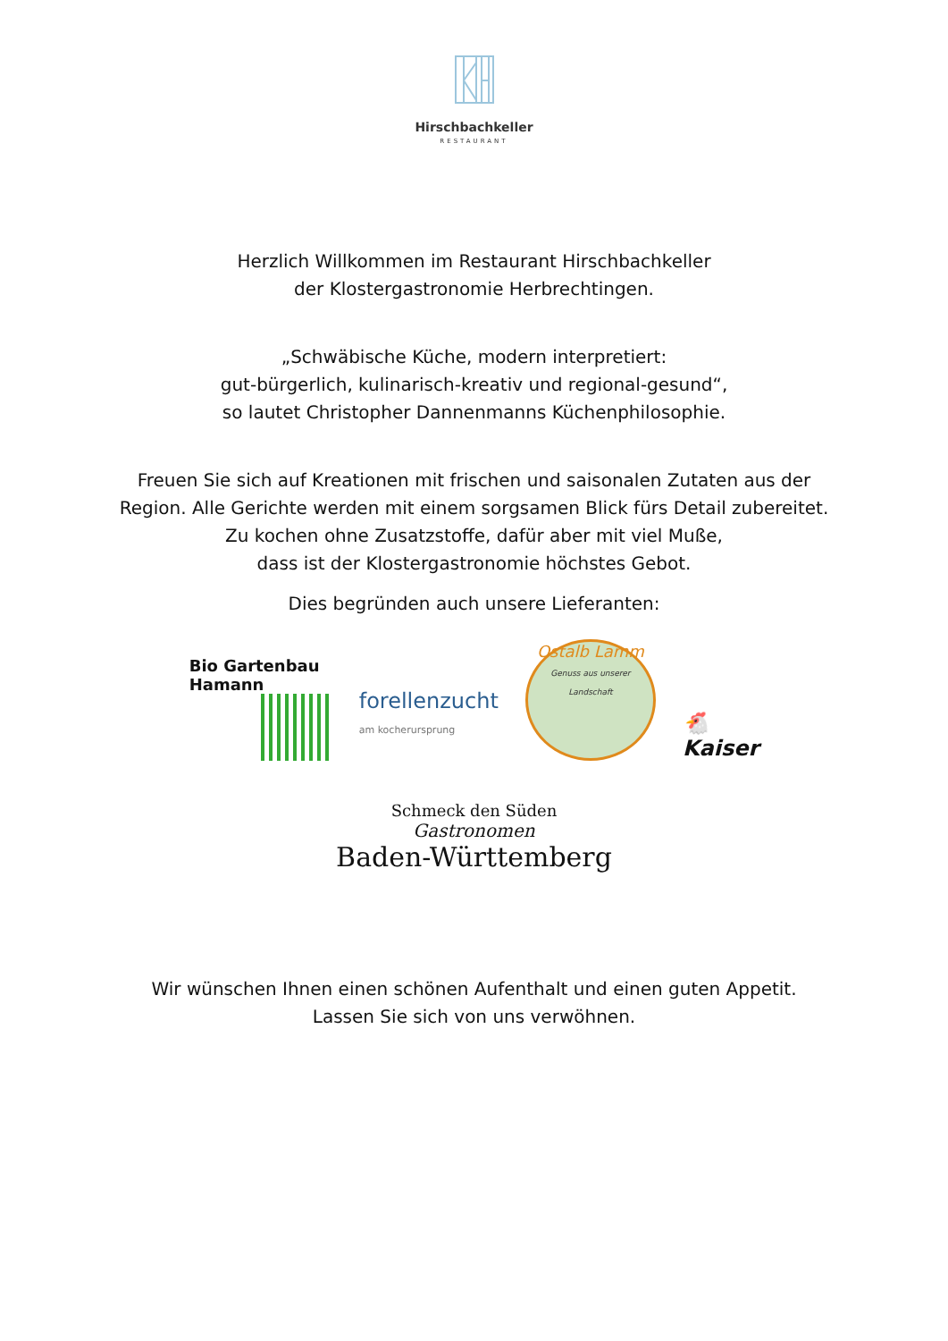Hirschbachkeller
RESTAURANT
Herzlich Willkommen im Restaurant Hirschbachkeller
der Klostergastronomie Herbrechtingen.
„Schwäbische Küche, modern interpretiert:
gut-bürgerlich, kulinarisch-kreativ und regional-gesund“,
so lautet Christopher Dannenmanns Küchenphilosophie.
Freuen Sie sich auf Kreationen mit frischen und saisonalen Zutaten aus der
Region. Alle Gerichte werden mit einem sorgsamen Blick fürs Detail zubereitet.
Zu kochen ohne Zusatzstoffe, dafür aber mit viel Muße,
dass ist der Klostergastronomie höchstes Gebot.
Dies begründen auch unsere Lieferanten:
Bio Gartenbau
Hamann
forellenzucht
am kocherursprung
Ostalb Lamm
Genuss aus unserer Landschaft
🐔
Kaiser
Schmeck den Süden
Gastronomen
Baden-Württemberg
Wir wünschen Ihnen einen schönen Aufenthalt und einen guten Appetit.
Lassen Sie sich von uns verwöhnen.